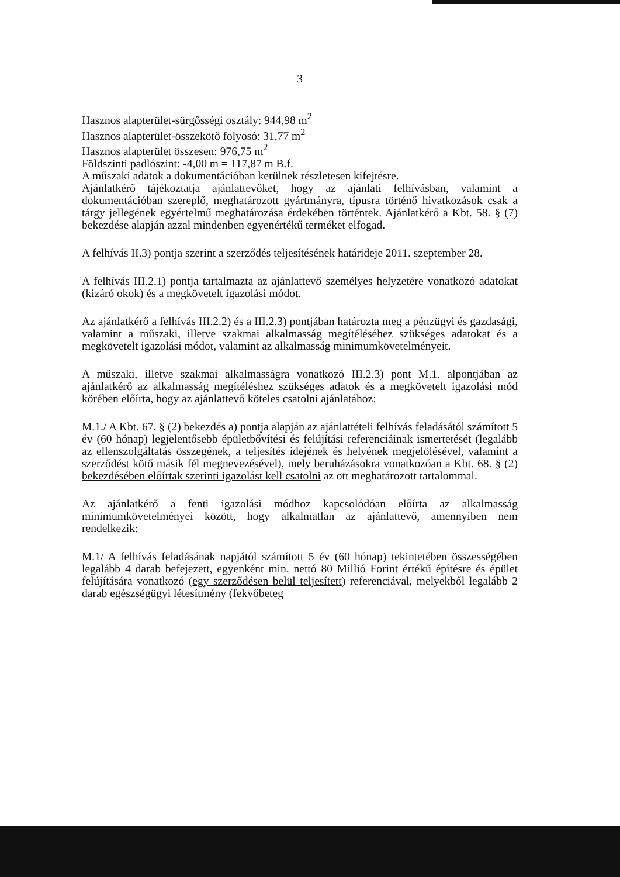3
Hasznos alapterület-sürgősségi osztály: 944,98 m<sup>2</sup>
Hasznos alapterület-összekötő folyosó: 31,77 m<sup>2</sup>
Hasznos alapterület összesen: 976,75 m<sup>2</sup>
Földszinti padlószint: -4,00 m = 117,87 m B.f.
A műszaki adatok a dokumentációban kerülnek részletesen kifejtésre.
Ajánlatkérő tájékoztatja ajánlattevőket, hogy az ajánlati felhívásban, valamint a dokumentációban szereplő, meghatározott gyártmányra, típusra történő hivatkozások csak a tárgy jellegének egyértelmű meghatározása érdekében történtek. Ajánlatkérő a Kbt. 58. § (7) bekezdése alapján azzal mindenben egyenértékű terméket elfogad.
A felhívás II.3) pontja szerint a szerződés teljesítésének határideje 2011. szeptember 28.
A felhívás III.2.1) pontja tartalmazta az ajánlattevő személyes helyzetére vonatkozó adatokat (kizáró okok) és a megkövetelt igazolási módot.
Az ajánlatkérő a felhívás III.2.2) és a III.2.3) pontjában határozta meg a pénzügyi és gazdasági, valamint a műszaki, illetve szakmai alkalmasság megítéléséhez szükséges adatokat és a megkövetelt igazolási módot, valamint az alkalmasság minimumkövetelményeit.
A műszaki, illetve szakmai alkalmasságra vonatkozó III.2.3) pont M.1. alpontjában az ajánlatkérő az alkalmasság megítéléshez szükséges adatok és a megkövetelt igazolási mód körében előírta, hogy az ajánlattevő köteles csatolni ajánlatához:
M.1./ A Kbt. 67. § (2) bekezdés a) pontja alapján az ajánlattételi felhívás feladásától számított 5 év (60 hónap) legjelentősebb épületbővítési és felújítási referenciáinak ismertetését (legalább az ellenszolgáltatás összegének, a teljesítés idejének és helyének megjelölésével, valamint a szerződést kötő másik fél megnevezésével), mely beruházásokra vonatkozóan a Kbt. 68. § (2) bekezdésében előírtak szerinti igazolást kell csatolni az ott meghatározott tartalommal.
Az ajánlatkérő a fenti igazolási módhoz kapcsolódóan előírta az alkalmasság minimumkövetelményei között, hogy alkalmatlan az ajánlattevő, amennyiben nem rendelkezik:
M.1/ A felhívás feladásának napjától számított 5 év (60 hónap) tekintetében összességében legalább 4 darab befejezett, egyenként min. nettó 80 Millió Forint értékű építésre és épület felújítására vonatkozó (egy szerződésen belül teljesített) referenciával, melyekből legalább 2 darab egészségügyi létesítmény (fekvőbeteg